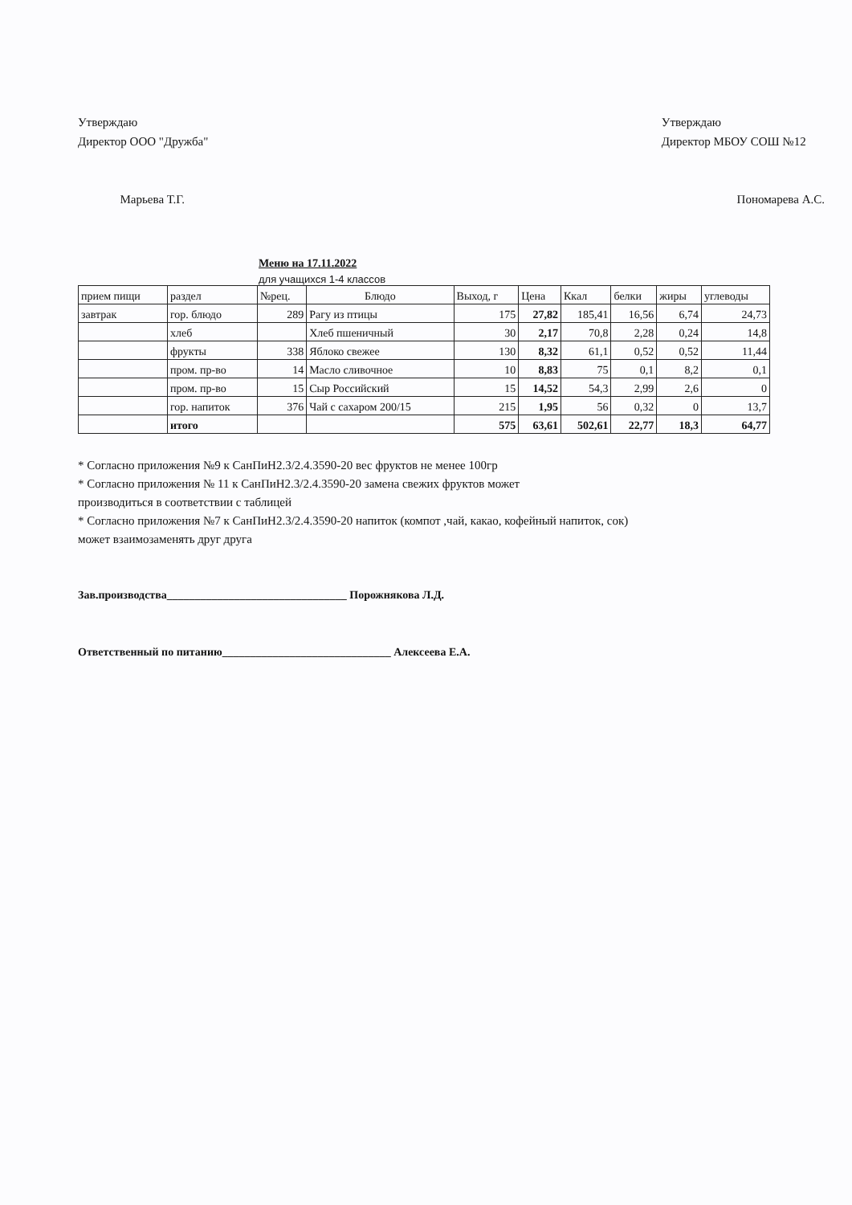Утверждаю
Директор ООО "Дружба"
Марьева Т.Г.
Утверждаю
Директор МБОУ СОШ №12
Пономарева А.С.
Меню на 17.11.2022
для учащихся 1-4 классов
| прием пищи | раздел | №рец. | Блюдо | Выход, г | Цена | Ккал | белки | жиры | углеводы |
| --- | --- | --- | --- | --- | --- | --- | --- | --- | --- |
| завтрак | гор. блюдо | 289 | Рагу из птицы | 175 | 27,82 | 185,41 | 16,56 | 6,74 | 24,73 |
| | хлеб | | Хлеб пшеничный | 30 | 2,17 | 70,8 | 2,28 | 0,24 | 14,8 |
| | фрукты | 338 | Яблоко свежее | 130 | 8,32 | 61,1 | 0,52 | 0,52 | 11,44 |
| | пром. пр-во | 14 | Масло сливочное | 10 | 8,83 | 75 | 0,1 | 8,2 | 0,1 |
| | пром. пр-во | 15 | Сыр Российский | 15 | 14,52 | 54,3 | 2,99 | 2,6 | 0 |
| | гор. напиток | 376 | Чай с сахаром 200/15 | 215 | 1,95 | 56 | 0,32 | 0 | 13,7 |
| | итого | | | 575 | 63,61 | 502,61 | 22,77 | 18,3 | 64,77 |
* Согласно приложения №9 к СанПиН2.3/2.4.3590-20 вес фруктов не менее 100гр
* Согласно приложения № 11 к СанПиН2.3/2.4.3590-20 замена свежих фруктов может
производиться в соответствии с таблицей
* Согласно приложения №7 к СанПиН2.3/2.4.3590-20 напиток (компот ,чай, какао, кофейный напиток, сок)
может взаимозаменять друг друга
Зав.производства________________________________ Порожнякова Л.Д.
Ответственный по питанию______________________________ Алексеева Е.А.